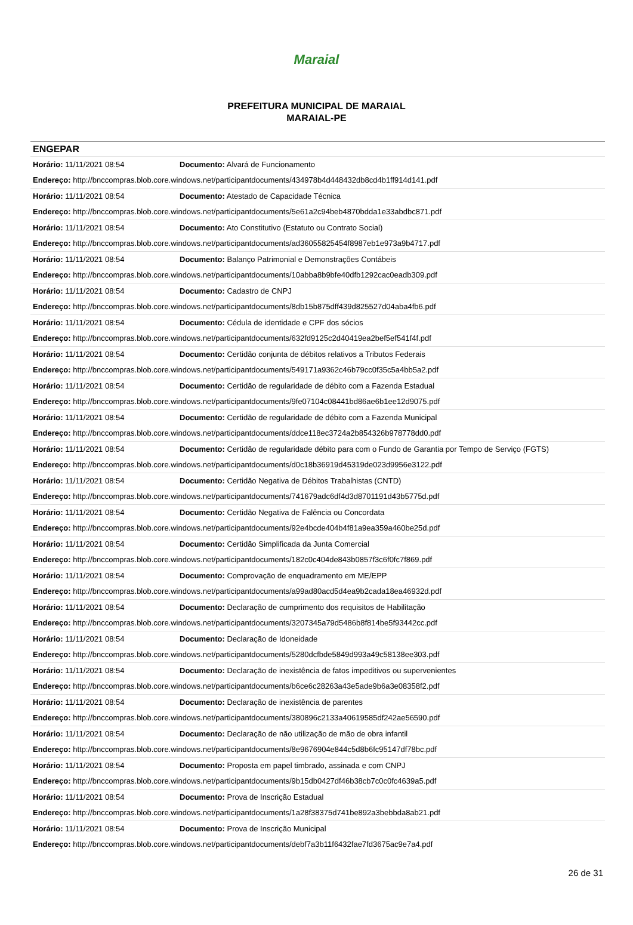Maraial
PREFEITURA MUNICIPAL DE MARAIAL
MARAIAL-PE
ENGEPAR
Horário: 11/11/2021 08:54 Documento: Alvará de Funcionamento
Endereço: http://bnccompras.blob.core.windows.net/participantdocuments/434978b4d448432db8cd4b1ff914d141.pdf
Horário: 11/11/2021 08:54 Documento: Atestado de Capacidade Técnica
Endereço: http://bnccompras.blob.core.windows.net/participantdocuments/5e61a2c94beb4870bdda1e33abdbc871.pdf
Horário: 11/11/2021 08:54 Documento: Ato Constitutivo (Estatuto ou Contrato Social)
Endereço: http://bnccompras.blob.core.windows.net/participantdocuments/ad36055825454f8987eb1e973a9b4717.pdf
Horário: 11/11/2021 08:54 Documento: Balanço Patrimonial e Demonstrações Contábeis
Endereço: http://bnccompras.blob.core.windows.net/participantdocuments/10abba8b9bfe40dfb1292cac0eadb309.pdf
Horário: 11/11/2021 08:54 Documento: Cadastro de CNPJ
Endereço: http://bnccompras.blob.core.windows.net/participantdocuments/8db15b875dff439d825527d04aba4fb6.pdf
Horário: 11/11/2021 08:54 Documento: Cédula de identidade e CPF dos sócios
Endereço: http://bnccompras.blob.core.windows.net/participantdocuments/632fd9125c2d40419ea2bef5ef541f4f.pdf
Horário: 11/11/2021 08:54 Documento: Certidão conjunta de débitos relativos a Tributos Federais
Endereço: http://bnccompras.blob.core.windows.net/participantdocuments/549171a9362c46b79cc0f35c5a4bb5a2.pdf
Horário: 11/11/2021 08:54 Documento: Certidão de regularidade de débito com a Fazenda Estadual
Endereço: http://bnccompras.blob.core.windows.net/participantdocuments/9fe07104c08441bd86ae6b1ee12d9075.pdf
Horário: 11/11/2021 08:54 Documento: Certidão de regularidade de débito com a Fazenda Municipal
Endereço: http://bnccompras.blob.core.windows.net/participantdocuments/ddce118ec3724a2b854326b978778dd0.pdf
Horário: 11/11/2021 08:54 Documento: Certidão de regularidade débito para com o Fundo de Garantia por Tempo de Serviço (FGTS)
Endereço: http://bnccompras.blob.core.windows.net/participantdocuments/d0c18b36919d45319de023d9956e3122.pdf
Horário: 11/11/2021 08:54 Documento: Certidão Negativa de Débitos Trabalhistas (CNTD)
Endereço: http://bnccompras.blob.core.windows.net/participantdocuments/741679adc6df4d3d8701191d43b5775d.pdf
Horário: 11/11/2021 08:54 Documento: Certidão Negativa de Falência ou Concordata
Endereço: http://bnccompras.blob.core.windows.net/participantdocuments/92e4bcde404b4f81a9ea359a460be25d.pdf
Horário: 11/11/2021 08:54 Documento: Certidão Simplificada da Junta Comercial
Endereço: http://bnccompras.blob.core.windows.net/participantdocuments/182c0c404de843b0857f3c6f0fc7f869.pdf
Horário: 11/11/2021 08:54 Documento: Comprovação de enquadramento em ME/EPP
Endereço: http://bnccompras.blob.core.windows.net/participantdocuments/a99ad80acd5d4ea9b2cada18ea46932d.pdf
Horário: 11/11/2021 08:54 Documento: Declaração de cumprimento dos requisitos de Habilitação
Endereço: http://bnccompras.blob.core.windows.net/participantdocuments/3207345a79d5486b8f814be5f93442cc.pdf
Horário: 11/11/2021 08:54 Documento: Declaração de Idoneidade
Endereço: http://bnccompras.blob.core.windows.net/participantdocuments/5280dcfbde5849d993a49c58138ee303.pdf
Horário: 11/11/2021 08:54 Documento: Declaração de inexistência de fatos impeditivos ou supervenientes
Endereço: http://bnccompras.blob.core.windows.net/participantdocuments/b6ce6c28263a43e5ade9b6a3e08358f2.pdf
Horário: 11/11/2021 08:54 Documento: Declaração de inexistência de parentes
Endereço: http://bnccompras.blob.core.windows.net/participantdocuments/380896c2133a40619585df242ae56590.pdf
Horário: 11/11/2021 08:54 Documento: Declaração de não utilização de mão de obra infantil
Endereço: http://bnccompras.blob.core.windows.net/participantdocuments/8e9676904e844c5d8b6fc95147df78bc.pdf
Horário: 11/11/2021 08:54 Documento: Proposta em papel timbrado, assinada e com CNPJ
Endereço: http://bnccompras.blob.core.windows.net/participantdocuments/9b15db0427df46b38cb7c0c0fc4639a5.pdf
Horário: 11/11/2021 08:54 Documento: Prova de Inscrição Estadual
Endereço: http://bnccompras.blob.core.windows.net/participantdocuments/1a28f38375d741be892a3bebbda8ab21.pdf
Horário: 11/11/2021 08:54 Documento: Prova de Inscrição Municipal
Endereço: http://bnccompras.blob.core.windows.net/participantdocuments/debf7a3b11f6432fae7fd3675ac9e7a4.pdf
26 de 31